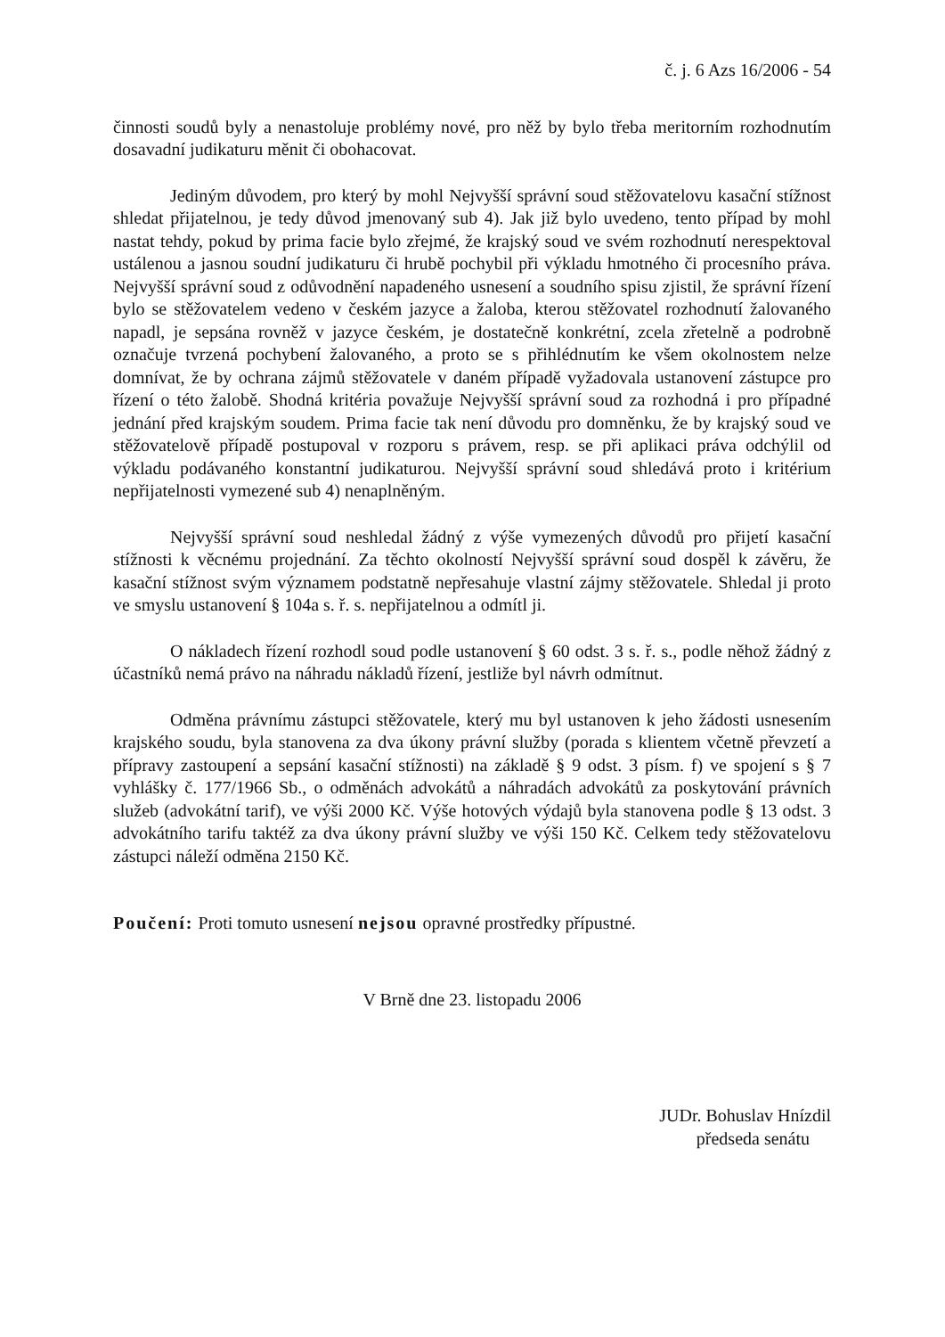č. j. 6 Azs 16/2006 - 54
činnosti soudů byly a nenastoluje problémy nové, pro něž by bylo třeba meritorním rozhodnutím dosavadní judikaturu měnit či obohacovat.
Jediným důvodem, pro který by mohl Nejvyšší správní soud stěžovatelovu kasační stížnost shledat přijatelnou, je tedy důvod jmenovaný sub 4). Jak již bylo uvedeno, tento případ by mohl nastat tehdy, pokud by prima facie bylo zřejmé, že krajský soud ve svém rozhodnutí nerespektoval ustálenou a jasnou soudní judikaturu či hrubě pochybil při výkladu hmotného či procesního práva. Nejvyšší správní soud z odůvodnění napadeného usnesení a soudního spisu zjistil, že správní řízení bylo se stěžovatelem vedeno v českém jazyce a žaloba, kterou stěžovatel rozhodnutí žalovaného napadl, je sepsána rovněž v jazyce českém, je dostatečně konkrétní, zcela zřetelně a podrobně označuje tvrzená pochybení žalovaného, a proto se s přihlédnutím ke všem okolnostem nelze domnívat, že by ochrana zájmů stěžovatele v daném případě vyžadovala ustanovení zástupce pro řízení o této žalobě. Shodná kritéria považuje Nejvyšší správní soud za rozhodná i pro případné jednání před krajským soudem. Prima facie tak není důvodu pro domněnku, že by krajský soud ve stěžovatelově případě postupoval v rozporu s právem, resp. se při aplikaci práva odchýlil od výkladu podávaného konstantní judikaturou. Nejvyšší správní soud shledává proto i kritérium nepřijatelnosti vymezené sub 4) nenaplněným.
Nejvyšší správní soud neshledal žádný z výše vymezených důvodů pro přijetí kasační stížnosti k věcnému projednání. Za těchto okolností Nejvyšší správní soud dospěl k závěru, že kasační stížnost svým významem podstatně nepřesahuje vlastní zájmy stěžovatele. Shledal ji proto ve smyslu ustanovení § 104a s. ř. s. nepřijatelnou a odmítl ji.
O nákladech řízení rozhodl soud podle ustanovení § 60 odst. 3 s. ř. s., podle něhož žádný z účastníků nemá právo na náhradu nákladů řízení, jestliže byl návrh odmítnut.
Odměna právnímu zástupci stěžovatele, který mu byl ustanoven k jeho žádosti usnesením krajského soudu, byla stanovena za dva úkony právní služby (porada s klientem včetně převzetí a přípravy zastoupení a sepsání kasační stížnosti) na základě § 9 odst. 3 písm. f) ve spojení s § 7 vyhlášky č. 177/1966 Sb., o odměnách advokátů a náhradách advokátů za poskytování právních služeb (advokátní tarif), ve výši 2000 Kč. Výše hotových výdajů byla stanovena podle § 13 odst. 3 advokátního tarifu taktéž za dva úkony právní služby ve výši 150 Kč. Celkem tedy stěžovatelovu zástupci náleží odměna 2150 Kč.
Poučení: Proti tomuto usnesení nejsou opravné prostředky přípustné.
V Brně dne 23. listopadu 2006
JUDr. Bohuslav Hnízdil
předseda senátu